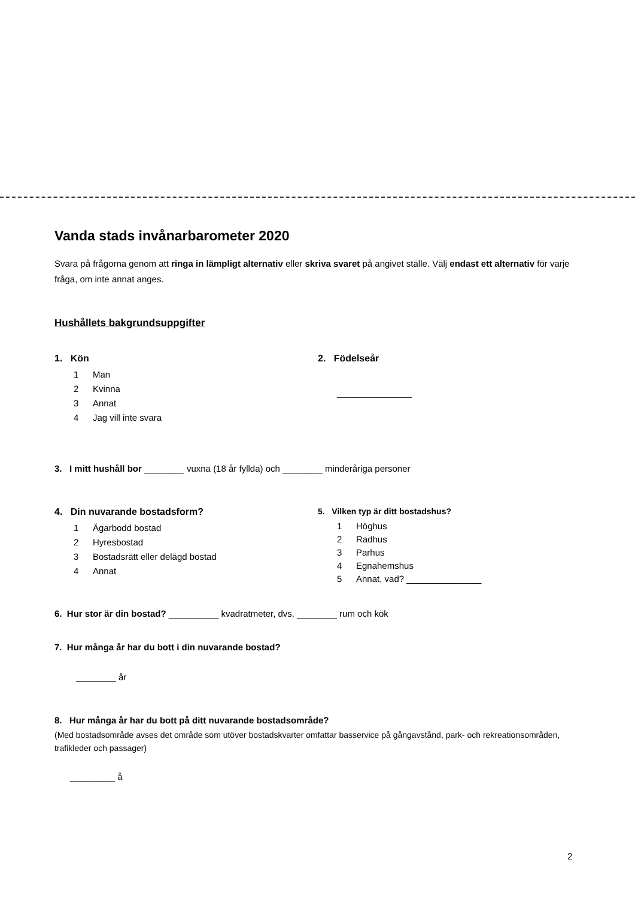Vanda stads invånarbarometer 2020
Svara på frågorna genom att ringa in lämpligt alternativ eller skriva svaret på angivet ställe. Välj endast ett alternativ för varje fråga, om inte annat anges.
Hushållets bakgrundsuppgifter
1. Kön
1 Man
2 Kvinna
3 Annat
4 Jag vill inte svara
2. Födelseår
_______________
3. I mitt hushåll bor ________ vuxna (18 år fyllda) och ________ minderåriga personer
4. Din nuvarande bostadsform?
1 Ägarbodd bostad
2 Hyresbostad
3 Bostadsrätt eller delägd bostad
4 Annat
5. Vilken typ är ditt bostadshus?
1 Höghus
2 Radhus
3 Parhus
4 Egnahemshus
5 Annat, vad? _______________
6. Hur stor är din bostad? __________ kvadratmeter, dvs. ________ rum och kök
7. Hur många år har du bott i din nuvarande bostad?
________ år
8. Hur många år har du bott på ditt nuvarande bostadsområde?
(Med bostadsområde avses det område som utöver bostadskvarter omfattar basservice på gångavstånd, park- och rekreationsområden, trafikleder och passager)
_________ å
2